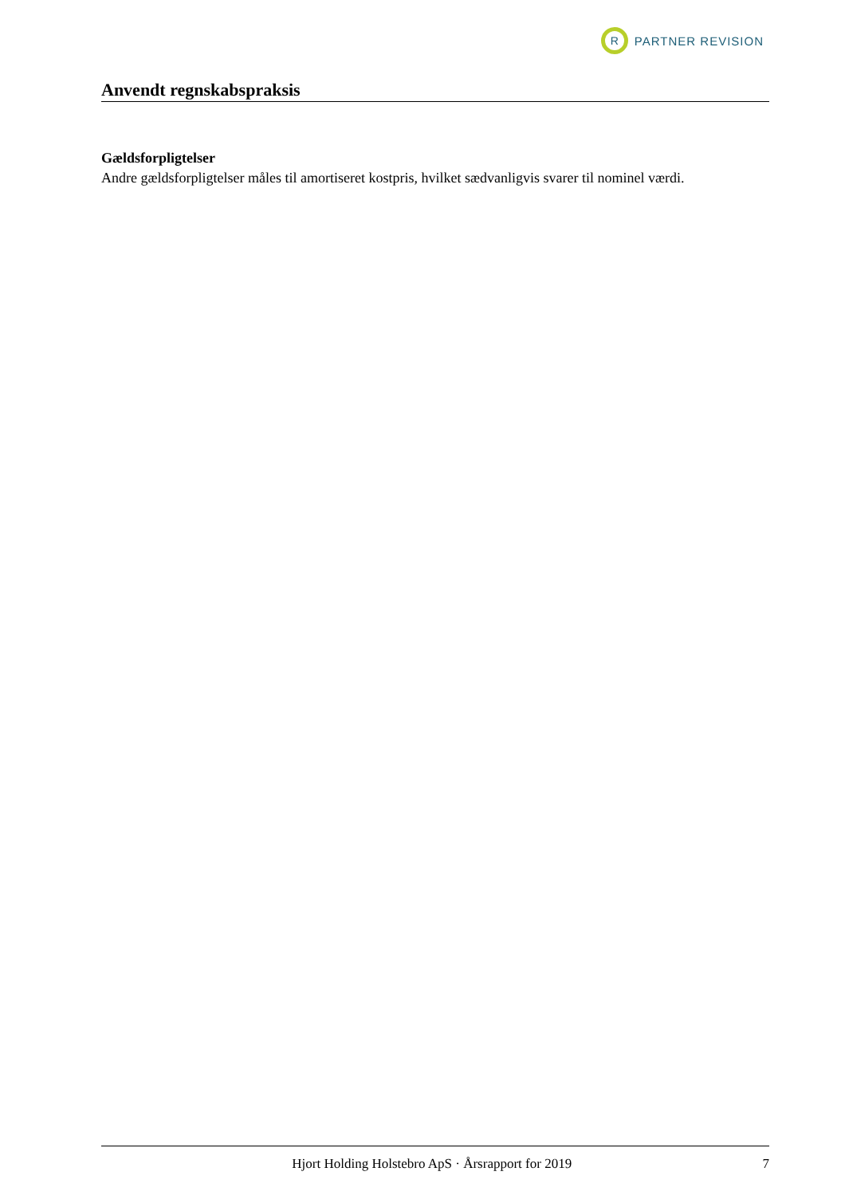R
PARTNER REVISION
Anvendt regnskabspraksis
Gældsforpligtelser
Andre gældsforpligtelser måles til amortiseret kostpris, hvilket sædvanligvis svarer til nominel værdi.
Hjort Holding Holstebro ApS · Årsrapport for 2019 7